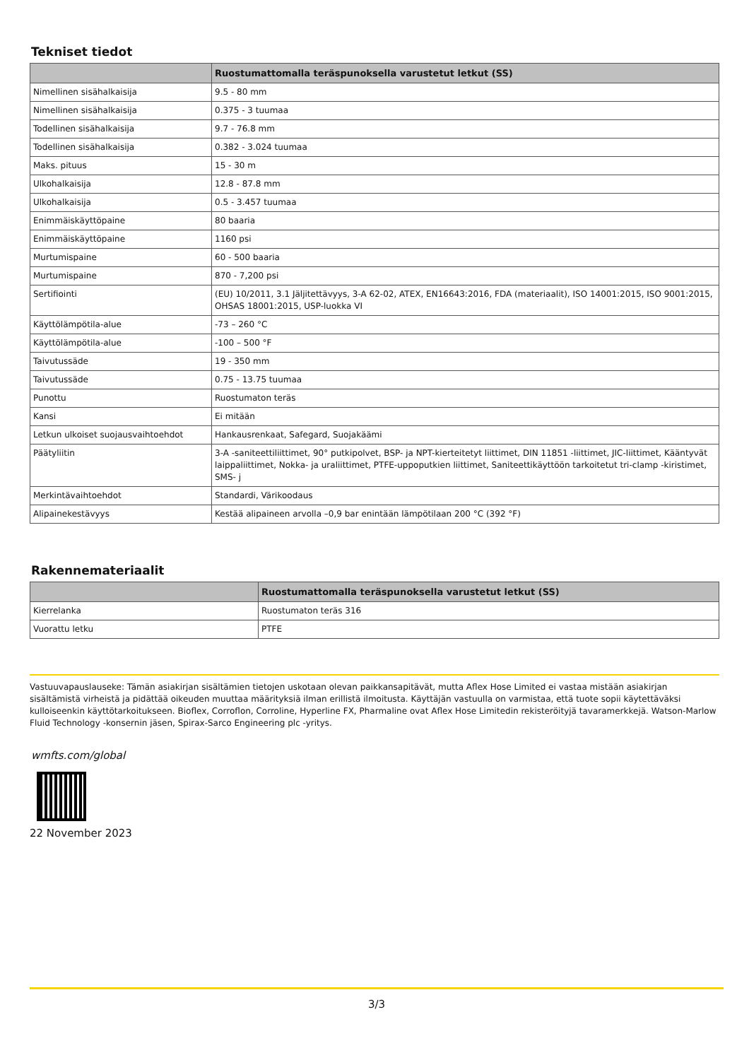Tekniset tiedot
| | Ruostumattomalla teräspunoksella varustetut letkut (SS) |
| --- | --- |
| Nimellinen sisähalkaisija | 9.5 - 80 mm |
| Nimellinen sisähalkaisija | 0.375 - 3 tuumaa |
| Todellinen sisähalkaisija | 9.7 - 76.8 mm |
| Todellinen sisähalkaisija | 0.382 - 3.024 tuumaa |
| Maks. pituus | 15 - 30 m |
| Ulkohalkaisija | 12.8 - 87.8 mm |
| Ulkohalkaisija | 0.5 - 3.457 tuumaa |
| Enimmäiskäyttöpaine | 80 baaria |
| Enimmäiskäyttöpaine | 1160 psi |
| Murtumispaine | 60 - 500 baaria |
| Murtumispaine | 870 - 7,200 psi |
| Sertifiointi | (EU) 10/2011, 3.1 Jäljitettävyys, 3-A 62-02, ATEX, EN16643:2016, FDA (materiaalit), ISO 14001:2015, ISO 9001:2015, OHSAS 18001:2015, USP-luokka VI |
| Käyttölämpötila-alue | -73 – 260 °C |
| Käyttölämpötila-alue | -100 – 500 °F |
| Taivutussäde | 19 - 350 mm |
| Taivutussäde | 0.75 - 13.75 tuumaa |
| Punottu | Ruostumaton teräs |
| Kansi | Ei mitään |
| Letkun ulkoiset suojausvaihtoehdot | Hankausrenkaat, Safegard, Suojakäämi |
| Päätyliitin | 3-A -saniteettiliittimet, 90° putkipolvet, BSP- ja NPT-kierteitetyt liittimet, DIN 11851 -liittimet, JIC-liittimet, Kääntyvät laippaliittimet, Nokka- ja uraliittimet, PTFE-uppoputkien liittimet, Saniteettikäyttöön tarkoitetut tri-clamp -kiristimet, SMS- j |
| Merkintävaihtoehdot | Standardi, Värikoodaus |
| Alipainekestävyys | Kestää alipaineen arvolla –0,9 bar enintään lämpötilaan 200 °C (392 °F) |
Rakennemateriaalit
| | Ruostumattomalla teräspunoksella varustetut letkut (SS) |
| --- | --- |
| Kierrelanka | Ruostumaton teräs 316 |
| Vuorattu letku | PTFE |
Vastuuvapauslauseke: Tämän asiakirjan sisältämien tietojen uskotaan olevan paikkansapitävät, mutta Aflex Hose Limited ei vastaa mistään asiakirjan sisältämistä virheistä ja pidättää oikeuden muuttaa määrityksiä ilman erillistä ilmoitusta. Käyttäjän vastuulla on varmistaa, että tuote sopii käytettäväksi kulloiseenkin käyttötarkoitukseen. Bioflex, Corroflon, Corroline, Hyperline FX, Pharmaline ovat Aflex Hose Limitedin rekisteröityjä tavaramerkkejä. Watson-Marlow Fluid Technology -konsernin jäsen, Spirax-Sarco Engineering plc -yritys.
wmfts.com/global
22 November 2023
3/3